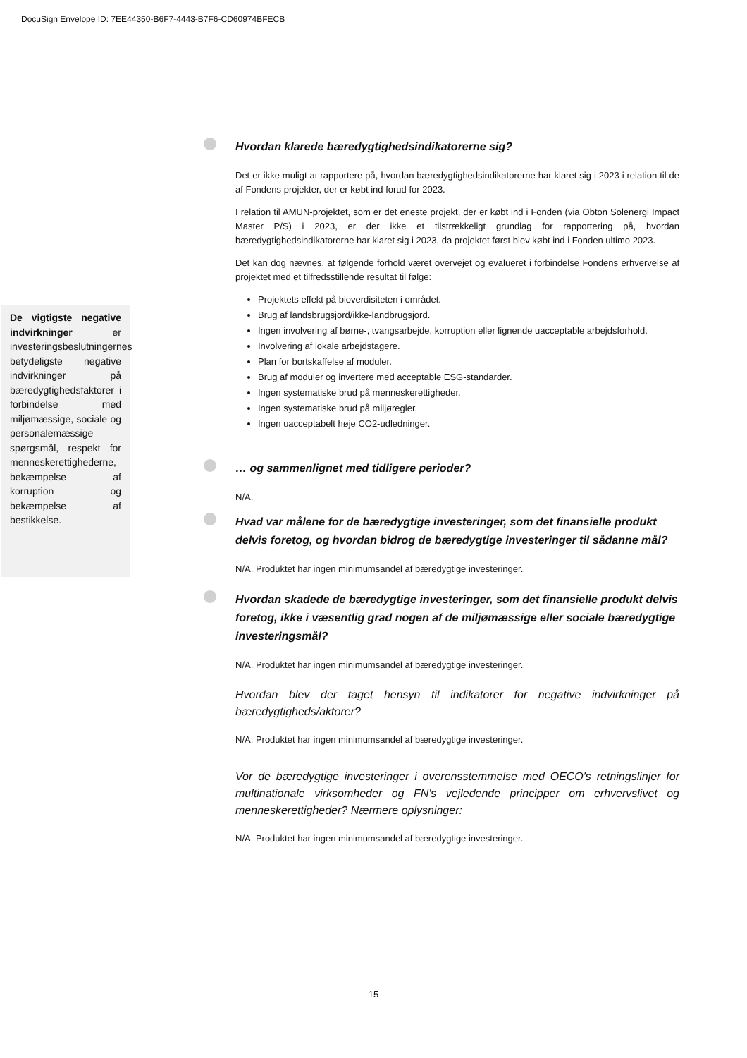DocuSign Envelope ID: 7EE44350-B6F7-4443-B7F6-CD60974BFECB
De vigtigste negative indvirkninger er investeringsbeslutningernes betydeligste negative indvirkninger på bæredygtighedsfaktorer i forbindelse med miljømæssige, sociale og personalemæssige spørgsmål, respekt for menneskerettighederne, bekæmpelse af korruption og bekæmpelse af bestikkelse.
Hvordan klarede bæredygtighedsindikatorerne sig?
Det er ikke muligt at rapportere på, hvordan bæredygtighedsindikatorerne har klaret sig i 2023 i relation til de af Fondens projekter, der er købt ind forud for 2023.
I relation til AMUN-projektet, som er det eneste projekt, der er købt ind i Fonden (via Obton Solenergi Impact Master P/S) i 2023, er der ikke et tilstrækkeligt grundlag for rapportering på, hvordan bæredygtighedsindikatorerne har klaret sig i 2023, da projektet først blev købt ind i Fonden ultimo 2023.
Det kan dog nævnes, at følgende forhold været overvejet og evalueret i forbindelse Fondens erhvervelse af projektet med et tilfredsstillende resultat til følge:
Projektets effekt på bioverdisiteten i området.
Brug af landsbrugsjord/ikke-landbrugsjord.
Ingen involvering af børne-, tvangsarbejde, korruption eller lignende uacceptable arbejdsforhold.
Involvering af lokale arbejdstagere.
Plan for bortskaffelse af moduler.
Brug af moduler og invertere med acceptable ESG-standarder.
Ingen systematiske brud på menneskerettigheder.
Ingen systematiske brud på miljøregler.
Ingen uacceptabelt høje CO2-udledninger.
… og sammenlignet med tidligere perioder?
N/A.
Hvad var målene for de bæredygtige investeringer, som det finansielle produkt delvis foretog, og hvordan bidrog de bæredygtige investeringer til sådanne mål?
N/A. Produktet har ingen minimumsandel af bæredygtige investeringer.
Hvordan skadede de bæredygtige investeringer, som det finansielle produkt delvis foretog, ikke i væsentlig grad nogen af de miljømæssige eller sociale bæredygtige investeringsmål?
N/A. Produktet har ingen minimumsandel af bæredygtige investeringer.
Hvordan blev der taget hensyn til indikatorer for negative indvirkninger på bæredygtigheds/aktorer?
N/A. Produktet har ingen minimumsandel af bæredygtige investeringer.
Vor de bæredygtige investeringer i overensstemmelse med OECO's retningslinjer for multinationale virksomheder og FN's vejledende principper om erhvervslivet og menneskerettigheder? Nærmere oplysninger:
N/A. Produktet har ingen minimumsandel af bæredygtige investeringer.
15